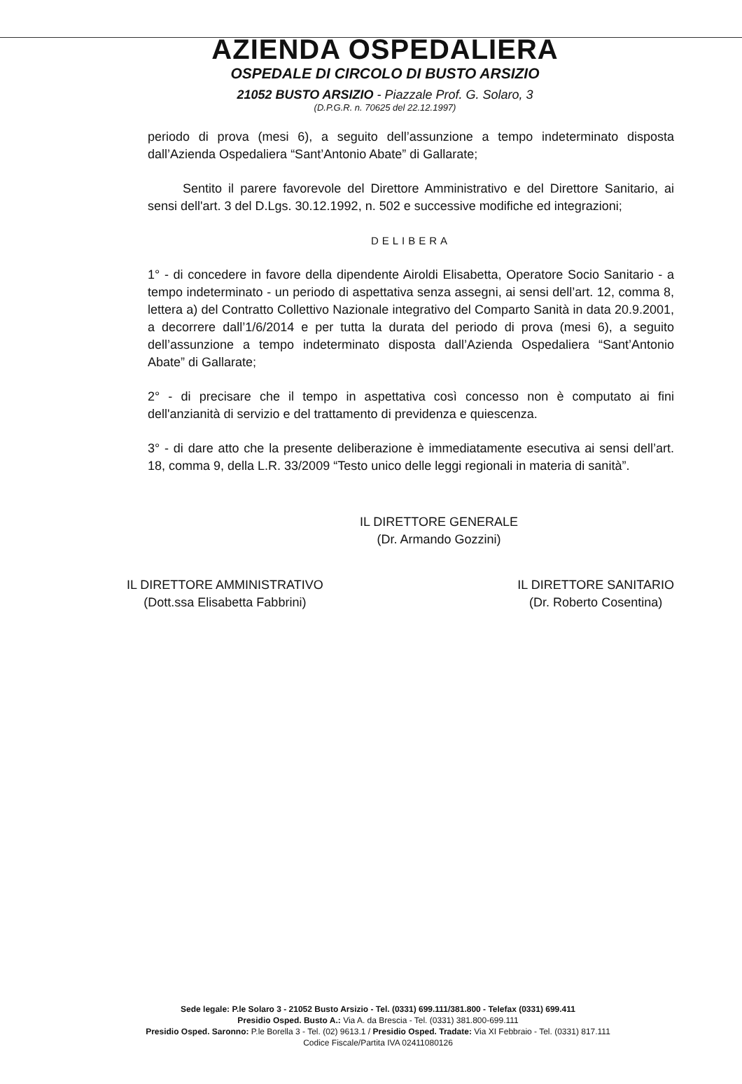AZIENDA OSPEDALIERA
OSPEDALE DI CIRCOLO DI BUSTO ARSIZIO
21052 BUSTO ARSIZIO - Piazzale Prof. G. Solaro, 3
(D.P.G.R. n. 70625 del 22.12.1997)
periodo di prova (mesi 6), a seguito dell’assunzione a tempo indeterminato disposta dall’Azienda Ospedaliera “Sant’Antonio Abate” di Gallarate;
Sentito il parere favorevole del Direttore Amministrativo e del Direttore Sanitario, ai sensi dell'art. 3 del D.Lgs. 30.12.1992, n. 502 e successive modifiche ed integrazioni;
DELIBERA
1° - di concedere in favore della dipendente Airoldi Elisabetta, Operatore Socio Sanitario - a tempo indeterminato - un periodo di aspettativa senza assegni, ai sensi dell’art. 12, comma 8, lettera a) del Contratto Collettivo Nazionale integrativo del Comparto Sanità in data 20.9.2001, a decorrere dall’1/6/2014 e per tutta la durata del periodo di prova (mesi 6), a seguito dell’assunzione a tempo indeterminato disposta dall’Azienda Ospedaliera “Sant’Antonio Abate” di Gallarate;
2° - di precisare che il tempo in aspettativa così concesso non è computato ai fini dell'anzianità di servizio e del trattamento di previdenza e quiescenza.
3° - di dare atto che la presente deliberazione è immediatamente esecutiva ai sensi dell’art. 18, comma 9, della L.R. 33/2009 “Testo unico delle leggi regionali in materia di sanità”.
IL DIRETTORE GENERALE
(Dr. Armando Gozzini)
IL DIRETTORE AMMINISTRATIVO
(Dott.ssa Elisabetta Fabbrini)
IL DIRETTORE SANITARIO
(Dr. Roberto Cosentina)
Sede legale: P.le Solaro 3 - 21052 Busto Arsizio - Tel. (0331) 699.111/381.800 - Telefax (0331) 699.411
Presidio Osped. Busto A.: Via A. da Brescia - Tel. (0331) 381.800-699.111
Presidio Osped. Saronno: P.le Borella 3 - Tel. (02) 9613.1 / Presidio Osped. Tradate: Via XI Febbraio - Tel. (0331) 817.111
Codice Fiscale/Partita IVA 02411080126